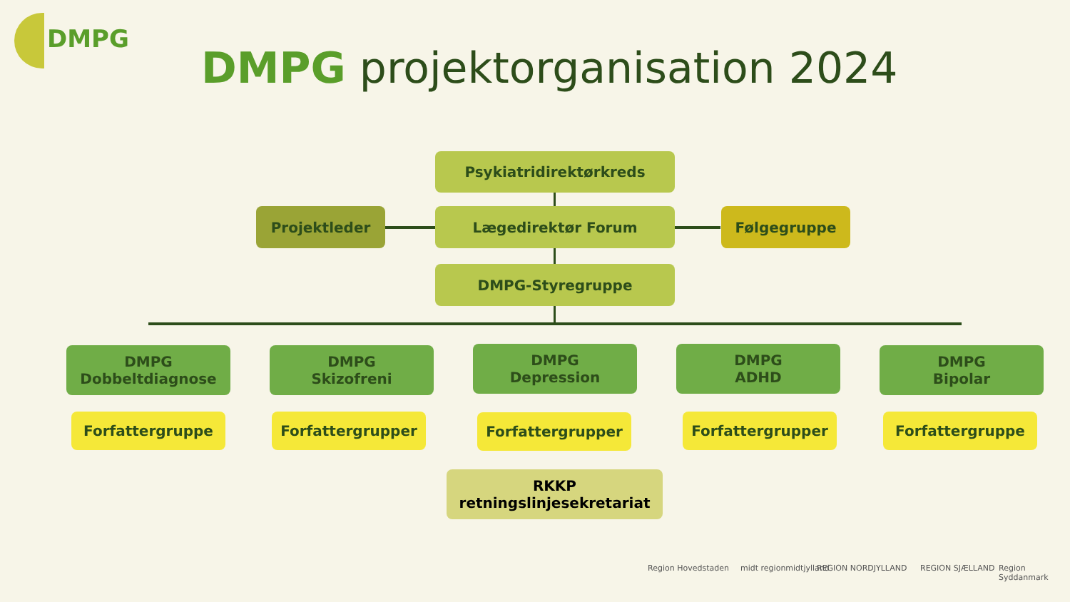DMPG
DMPG projektorganisation 2024
Psykiatridirektørkreds
Projektleder Lægedirektør Forum Følgegruppe
DMPG-Styregruppe
DMPG
Dobbeltdiagnose
DMPG
Skizofreni
DMPG
Depression
DMPG
ADHD
DMPG
Bipolar
Forfattergruppe Forfattergrupper Forfattergrupper Forfattergrupper Forfattergruppe
RKKP
retningslinjesekretariat
Region Hovedstaden midt regionmidtjylland REGION NORDJYLLAND REGION SJÆLLAND Region Syddanmark